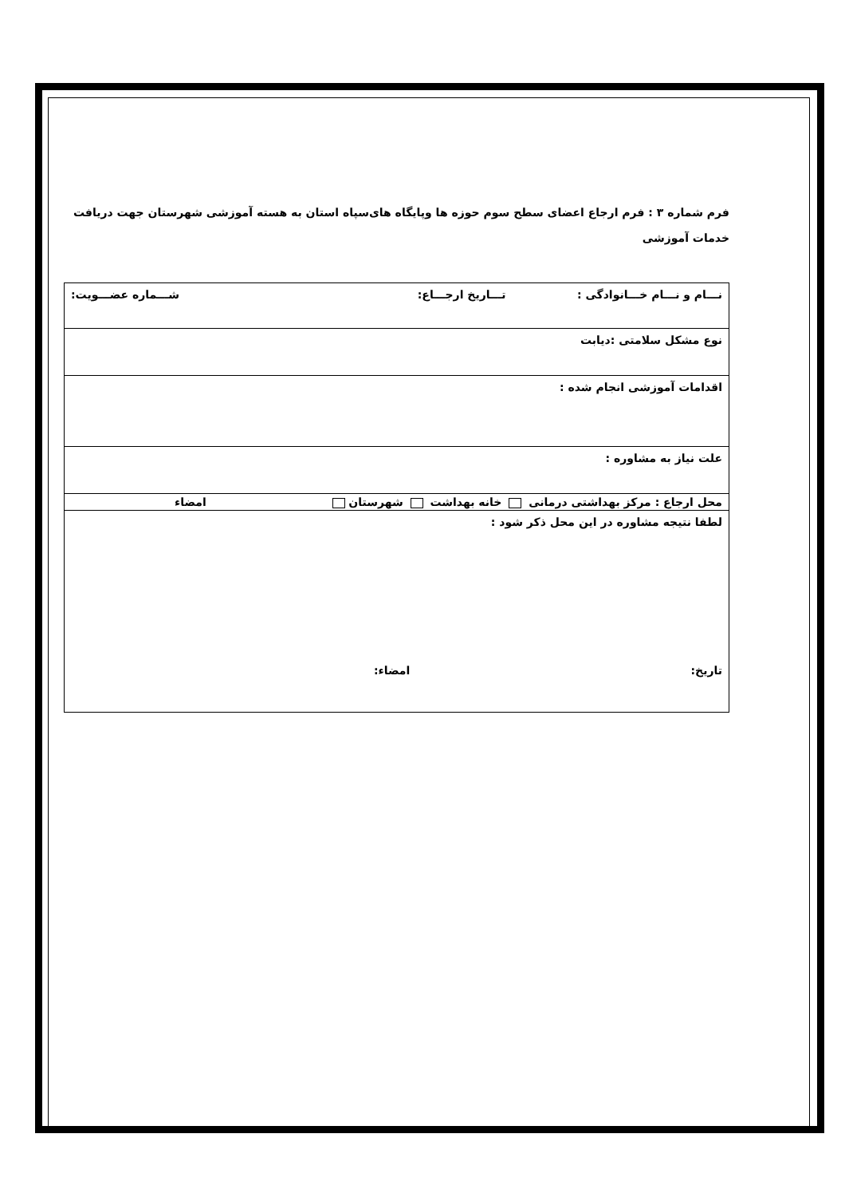فرم شماره ۳ : فرم ارجاع اعضای سطح سوم حوزه ها وپایگاه های‌سپاه استان به هسته آموزشی شهرستان جهت دریافت
خدمات آموزشی
| نـــام و نـــام خـــانوادگی : تـــاریخ ارجـــاع: شـــماره عضـــویت: |
| نوع مشکل سلامتی :دیابت |
| اقدامات آموزشی انجام شده : |
| علت نیاز به مشاوره : |
| محل ارجاع : مرکز بهداشتی درمانی خانه بهداشت شهرستان امضاء |
| لطفا نتیجه مشاوره در این محل ذکر شود : تاریخ: امضاء: |